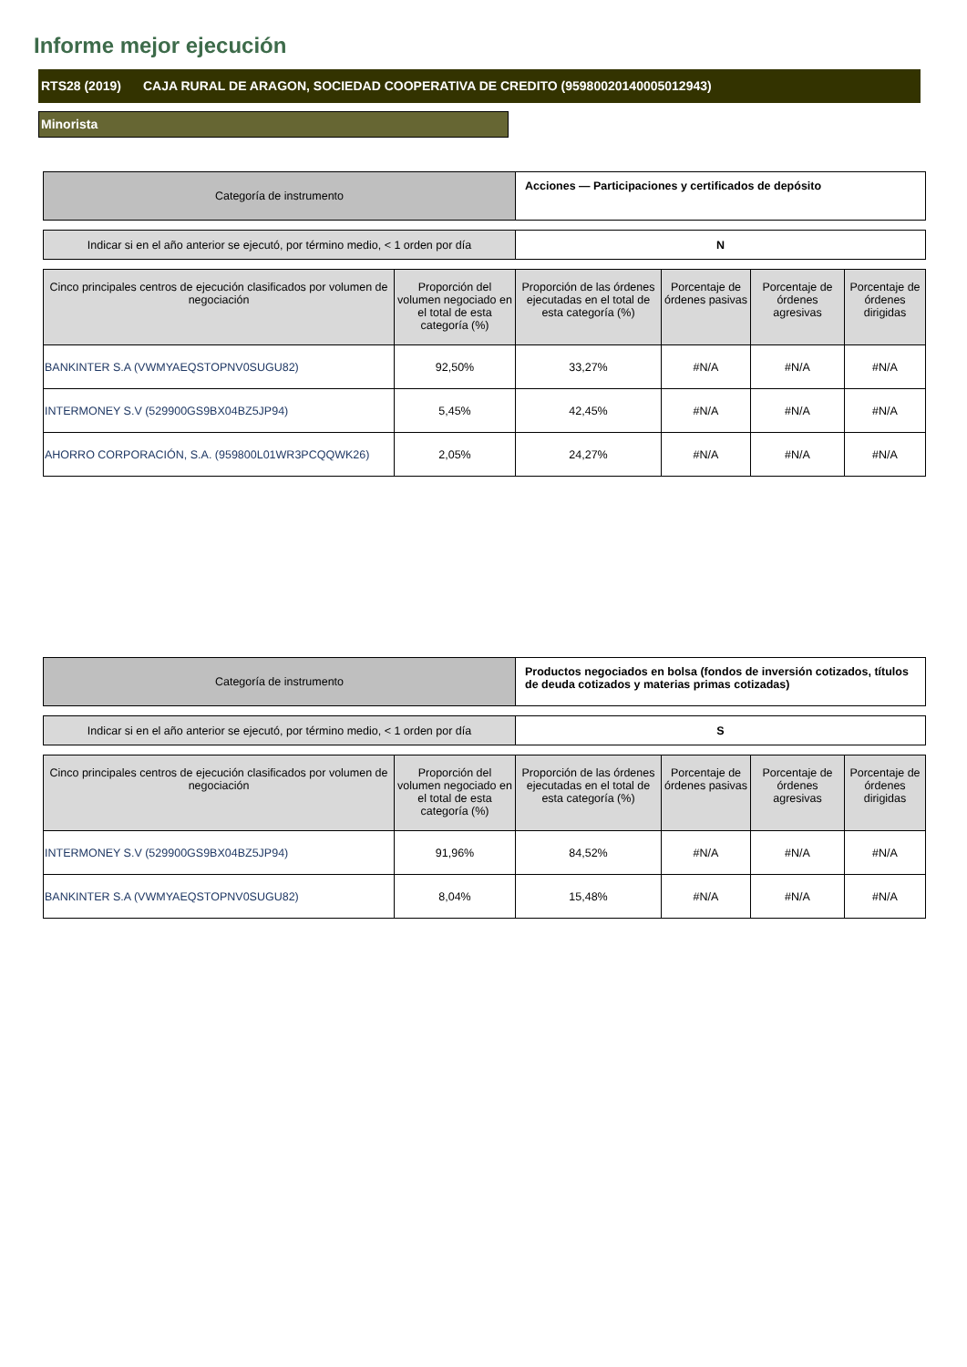Informe mejor ejecución
RTS28 (2019) CAJA RURAL DE ARAGON, SOCIEDAD COOPERATIVA DE CREDITO (95980020140005012943)
Minorista
| Categoría de instrumento | Acciones — Participaciones y certificados de depósito |
| Indicar si en el año anterior se ejecutó, por término medio, < 1 orden por día | N |
| Cinco principales centros de ejecución clasificados por volumen de negociación | Proporción del volumen negociado en el total de esta categoría (%) | Proporción de las órdenes ejecutadas en el total de esta categoría (%) | Porcentaje de órdenes pasivas | Porcentaje de órdenes agresivas | Porcentaje de órdenes dirigidas |
| --- | --- | --- | --- | --- | --- |
| BANKINTER S.A (VWMYAEQSTOPNV0SUGU82) | 92,50% | 33,27% | #N/A | #N/A | #N/A |
| INTERMONEY S.V (529900GS9BX04BZ5JP94) | 5,45% | 42,45% | #N/A | #N/A | #N/A |
| AHORRO CORPORACIÓN, S.A. (959800L01WR3PCQQWK26) | 2,05% | 24,27% | #N/A | #N/A | #N/A |
| Categoría de instrumento | Productos negociados en bolsa (fondos de inversión cotizados, títulos de deuda cotizados y materias primas cotizadas) |
| Indicar si en el año anterior se ejecutó, por término medio, < 1 orden por día | S |
| Cinco principales centros de ejecución clasificados por volumen de negociación | Proporción del volumen negociado en el total de esta categoría (%) | Proporción de las órdenes ejecutadas en el total de esta categoría (%) | Porcentaje de órdenes pasivas | Porcentaje de órdenes agresivas | Porcentaje de órdenes dirigidas |
| --- | --- | --- | --- | --- | --- |
| INTERMONEY S.V (529900GS9BX04BZ5JP94) | 91,96% | 84,52% | #N/A | #N/A | #N/A |
| BANKINTER S.A (VWMYAEQSTOPNV0SUGU82) | 8,04% | 15,48% | #N/A | #N/A | #N/A |